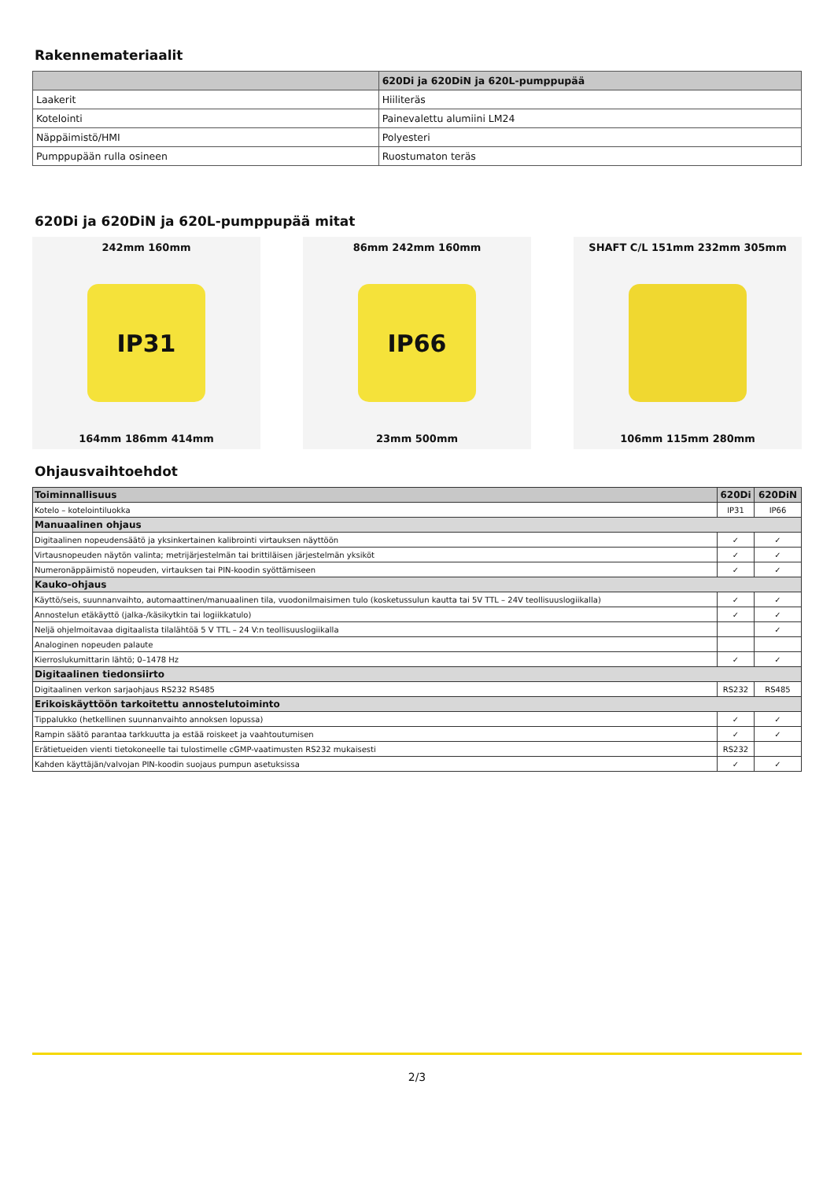Rakennemateriaalit
| | 620Di ja 620DiN ja 620L-pumppupää |
| --- | --- |
| Laakerit | Hiiliteräs |
| Kotelointi | Painevalettu alumiini LM24 |
| Näppäimistö/HMI | Polyesteri |
| Pumppupään rulla osineen | Ruostumaton teräs |
620Di ja 620DiN ja 620L-pumppupää mitat
242mm 160mm
IP31
164mm 186mm 414mm
86mm 242mm 160mm
IP66
23mm 500mm
SHAFT C/L 151mm 232mm 305mm
106mm 115mm 280mm
Ohjausvaihtoehdot
| Toiminnallisuus | 620Di | 620DiN |
| --- | --- | --- |
| Kotelo – kotelointiluokka | IP31 | IP66 |
| Manuaalinen ohjaus | | |
| Digitaalinen nopeudensäätö ja yksinkertainen kalibrointi virtauksen näyttöön | ✓ | ✓ |
| Virtausnopeuden näytön valinta; metrijärjestelmän tai brittiläisen järjestelmän yksiköt | ✓ | ✓ |
| Numeronäppäimistö nopeuden, virtauksen tai PIN-koodin syöttämiseen | ✓ | ✓ |
| Kauko-ohjaus | | |
| Käyttö/seis, suunnanvaihto, automaattinen/manuaalinen tila, vuodonilmaisimen tulo (kosketussulun kautta tai 5V TTL – 24V teollisuuslogiikalla) | ✓ | ✓ |
| Annostelun etäkäyttö (jalka-/käsikytkin tai logiikkatulo) | ✓ | ✓ |
| Neljä ohjelmoitavaa digitaalista tilalähtöä 5 V TTL – 24 V:n teollisuuslogiikalla | | ✓ |
| Analoginen nopeuden palaute | | |
| Kierroslukumittarin lähtö; 0–1478 Hz | ✓ | ✓ |
| Digitaalinen tiedonsiirto | | |
| Digitaalinen verkon sarjaohjaus RS232 RS485 | RS232 | RS485 |
| Erikoiskäyttöön tarkoitettu annostelutoiminto | | |
| Tippalukko (hetkellinen suunnanvaihto annoksen lopussa) | ✓ | ✓ |
| Rampin säätö parantaa tarkkuutta ja estää roiskeet ja vaahtoutumisen | ✓ | ✓ |
| Erätietueiden vienti tietokoneelle tai tulostimelle cGMP-vaatimusten RS232 mukaisesti | RS232 | |
| Kahden käyttäjän/valvojan PIN-koodin suojaus pumpun asetuksissa | ✓ | ✓ |
2/3